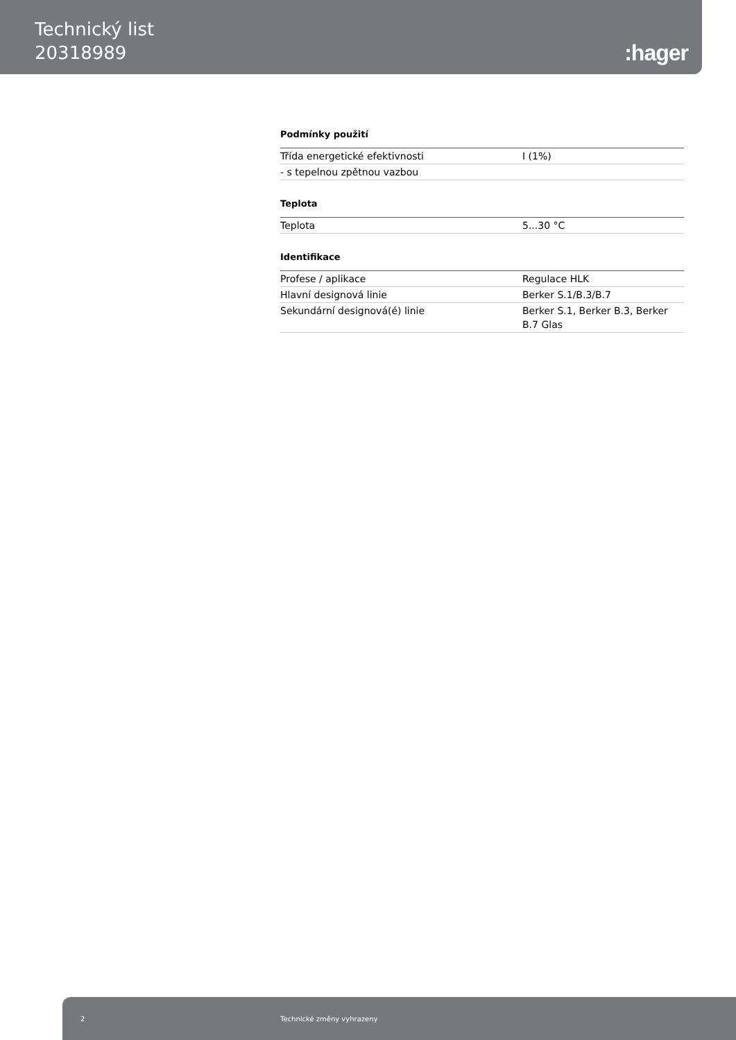Technický list
20318989
:hager
Podmínky použití
| Třída energetické efektivnosti | I (1%) |
| - s tepelnou zpětnou vazbou | |
Teplota
| Teplota | 5...30 °C |
Identifikace
| Profese / aplikace | Regulace HLK |
| Hlavní designová linie | Berker S.1/B.3/B.7 |
| Sekundární designová(é) linie | Berker S.1, Berker B.3, Berker B.7 Glas |
2 Technické změny vyhrazeny